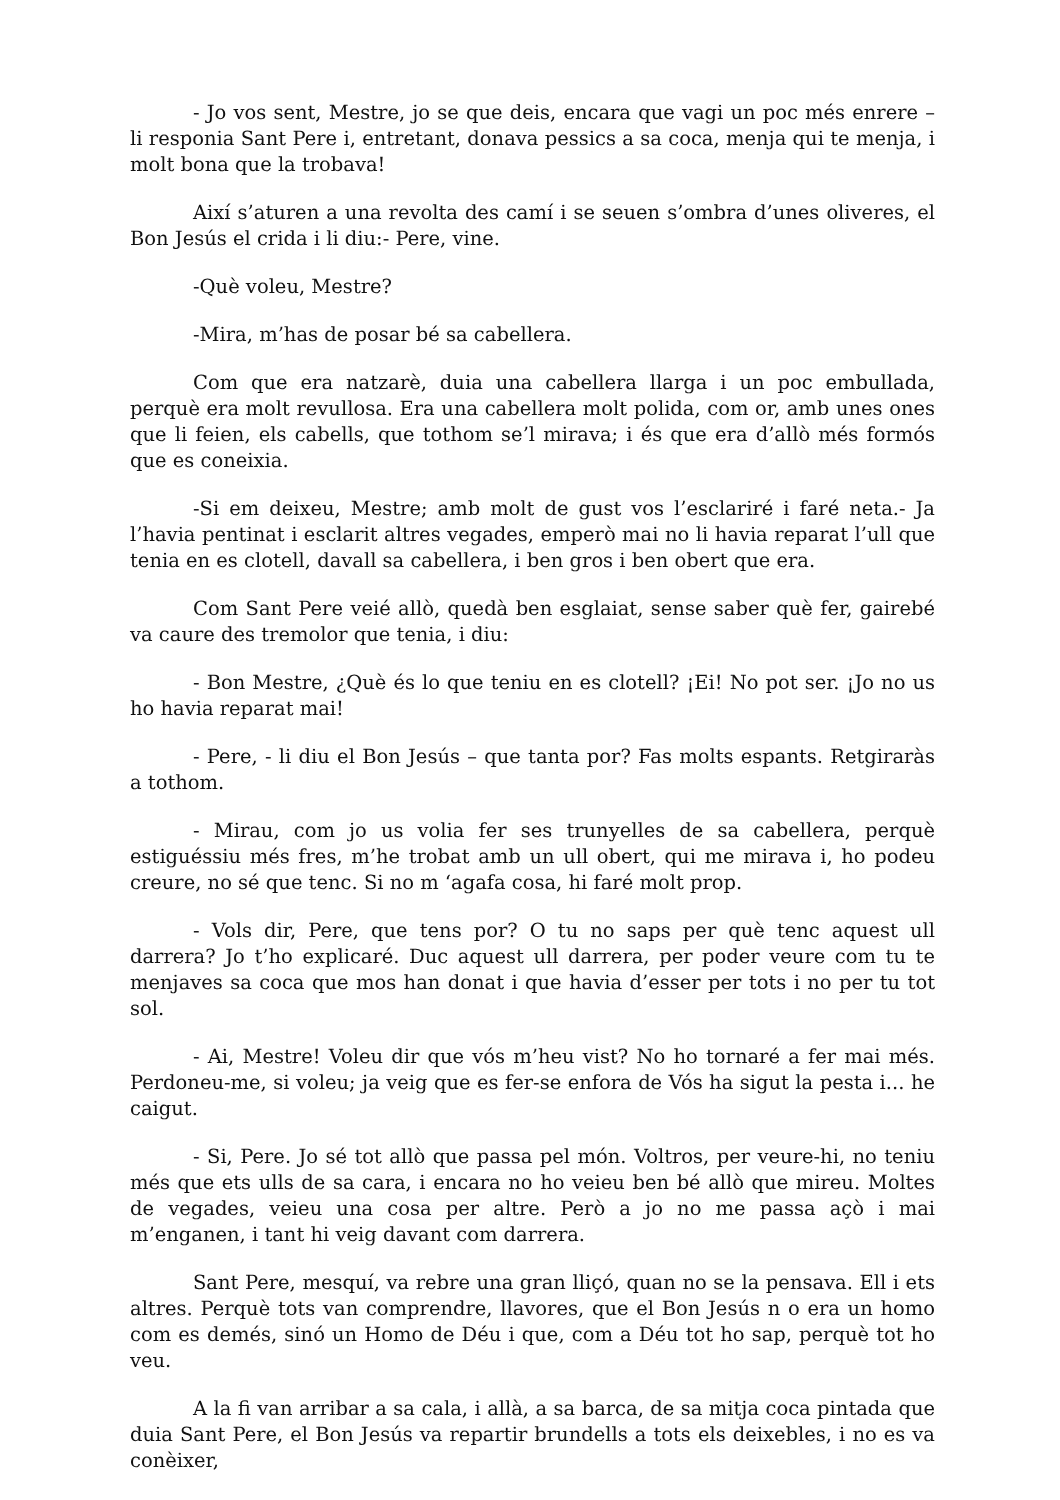- Jo vos sent, Mestre, jo se que deis, encara que vagi un poc més enrere – li responia Sant Pere i, entretant, donava pessics a sa coca, menja qui te menja, i molt bona que la trobava!
Així s’aturen a una revolta des camí i se seuen s’ombra d’unes oliveres, el Bon Jesús el crida i li diu:- Pere, vine.
-Què voleu, Mestre?
-Mira, m’has de posar bé sa cabellera.
Com que era natzarè, duia una cabellera llarga i un poc embullada, perquè era molt revullosa. Era una cabellera molt polida, com or, amb unes ones que li feien, els cabells, que tothom se’l mirava; i és que era d’allò més formós que es coneixia.
-Si em deixeu, Mestre; amb molt de gust vos l’esclariré i faré neta.- Ja l’havia pentinat i esclarit altres vegades, emperò mai no li havia reparat l’ull que tenia en es clotell, davall sa cabellera, i ben gros i ben obert que era.
Com Sant Pere veié allò, quedà ben esglaiat, sense saber què fer, gairebé va caure des tremolor que tenia, i diu:
- Bon Mestre, ¿Què és lo que teniu en es clotell? ¡Ei! No pot ser. ¡Jo no us ho havia reparat mai!
- Pere, - li diu el Bon Jesús – que tanta por? Fas molts espants. Retgiraràs a tothom.
- Mirau, com jo us volia fer ses trunyelles de sa cabellera, perquè estiguéssiu més fres, m’he trobat amb un ull obert, qui me mirava i, ho podeu creure, no sé que tenc. Si no m ‘agafa cosa, hi faré molt prop.
- Vols dir, Pere, que tens por? O tu no saps per què tenc aquest ull darrera? Jo t’ho explicaré. Duc aquest ull darrera, per poder veure com tu te menjaves sa coca que mos han donat i que havia d’esser per tots i no per tu tot sol.
- Ai, Mestre! Voleu dir que vós m’heu vist? No ho tornaré a fer mai més. Perdoneu-me, si voleu; ja veig que es fer-se enfora de Vós ha sigut la pesta i... he caigut.
- Si, Pere. Jo sé tot allò que passa pel món. Voltros, per veure-hi, no teniu més que ets ulls de sa cara, i encara no ho veieu ben bé allò que mireu. Moltes de vegades, veieu una cosa per altre. Però a jo no me passa açò i mai m’enganen, i tant hi veig davant com darrera.
Sant Pere, mesquí, va rebre una gran lliçó, quan no se la pensava. Ell i ets altres. Perquè tots van comprendre, llavores, que el Bon Jesús n o era un homo com es demés, sinó un Homo de Déu i que, com a Déu tot ho sap, perquè tot ho veu.
A la fi van arribar a sa cala, i allà, a sa barca, de sa mitja coca pintada que duia Sant Pere, el Bon Jesús va repartir brundells a tots els deixebles, i no es va conèixer,